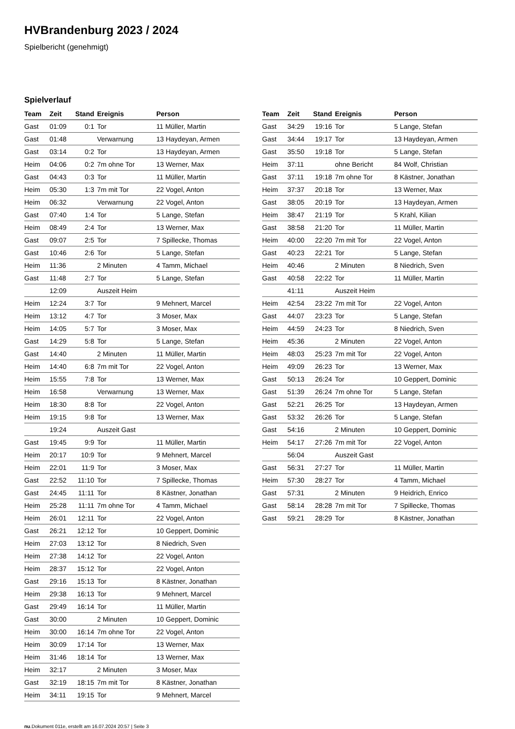HVBrandenburg 2023 / 2024
Spielbericht (genehmigt)
Spielverlauf
| Team | Zeit | Stand | Ereignis | Person |
| --- | --- | --- | --- | --- |
| Gast | 01:09 | 0:1 | Tor | 11 Müller, Martin |
| Gast | 01:48 | | Verwarnung | 13 Haydeyan, Armen |
| Gast | 03:14 | 0:2 | Tor | 13 Haydeyan, Armen |
| Heim | 04:06 | 0:2 | 7m ohne Tor | 13 Werner, Max |
| Gast | 04:43 | 0:3 | Tor | 11 Müller, Martin |
| Heim | 05:30 | 1:3 | 7m mit Tor | 22 Vogel, Anton |
| Heim | 06:32 | | Verwarnung | 22 Vogel, Anton |
| Gast | 07:40 | 1:4 | Tor | 5 Lange, Stefan |
| Heim | 08:49 | 2:4 | Tor | 13 Werner, Max |
| Gast | 09:07 | 2:5 | Tor | 7 Spillecke, Thomas |
| Gast | 10:46 | 2:6 | Tor | 5 Lange, Stefan |
| Heim | 11:36 | | 2 Minuten | 4 Tamm, Michael |
| Gast | 11:48 | 2:7 | Tor | 5 Lange, Stefan |
| | 12:09 | | Auszeit Heim | |
| Heim | 12:24 | 3:7 | Tor | 9 Mehnert, Marcel |
| Heim | 13:12 | 4:7 | Tor | 3 Moser, Max |
| Heim | 14:05 | 5:7 | Tor | 3 Moser, Max |
| Gast | 14:29 | 5:8 | Tor | 5 Lange, Stefan |
| Gast | 14:40 | | 2 Minuten | 11 Müller, Martin |
| Heim | 14:40 | 6:8 | 7m mit Tor | 22 Vogel, Anton |
| Heim | 15:55 | 7:8 | Tor | 13 Werner, Max |
| Heim | 16:58 | | Verwarnung | 13 Werner, Max |
| Heim | 18:30 | 8:8 | Tor | 22 Vogel, Anton |
| Heim | 19:15 | 9:8 | Tor | 13 Werner, Max |
| | 19:24 | | Auszeit Gast | |
| Gast | 19:45 | 9:9 | Tor | 11 Müller, Martin |
| Heim | 20:17 | 10:9 | Tor | 9 Mehnert, Marcel |
| Heim | 22:01 | 11:9 | Tor | 3 Moser, Max |
| Gast | 22:52 | 11:10 | Tor | 7 Spillecke, Thomas |
| Gast | 24:45 | 11:11 | Tor | 8 Kästner, Jonathan |
| Heim | 25:28 | 11:11 | 7m ohne Tor | 4 Tamm, Michael |
| Heim | 26:01 | 12:11 | Tor | 22 Vogel, Anton |
| Gast | 26:21 | 12:12 | Tor | 10 Geppert, Dominic |
| Heim | 27:03 | 13:12 | Tor | 8 Niedrich, Sven |
| Heim | 27:38 | 14:12 | Tor | 22 Vogel, Anton |
| Heim | 28:37 | 15:12 | Tor | 22 Vogel, Anton |
| Gast | 29:16 | 15:13 | Tor | 8 Kästner, Jonathan |
| Heim | 29:38 | 16:13 | Tor | 9 Mehnert, Marcel |
| Gast | 29:49 | 16:14 | Tor | 11 Müller, Martin |
| Gast | 30:00 | | 2 Minuten | 10 Geppert, Dominic |
| Heim | 30:00 | 16:14 | 7m ohne Tor | 22 Vogel, Anton |
| Heim | 30:09 | 17:14 | Tor | 13 Werner, Max |
| Heim | 31:46 | 18:14 | Tor | 13 Werner, Max |
| Heim | 32:17 | | 2 Minuten | 3 Moser, Max |
| Gast | 32:19 | 18:15 | 7m mit Tor | 8 Kästner, Jonathan |
| Heim | 34:11 | 19:15 | Tor | 9 Mehnert, Marcel |
| Team | Zeit | Stand | Ereignis | Person |
| --- | --- | --- | --- | --- |
| Gast | 34:29 | 19:16 | Tor | 5 Lange, Stefan |
| Gast | 34:44 | 19:17 | Tor | 13 Haydeyan, Armen |
| Gast | 35:50 | 19:18 | Tor | 5 Lange, Stefan |
| Heim | 37:11 | | ohne Bericht | 84 Wolf, Christian |
| Gast | 37:11 | 19:18 | 7m ohne Tor | 8 Kästner, Jonathan |
| Heim | 37:37 | 20:18 | Tor | 13 Werner, Max |
| Gast | 38:05 | 20:19 | Tor | 13 Haydeyan, Armen |
| Heim | 38:47 | 21:19 | Tor | 5 Krahl, Kilian |
| Gast | 38:58 | 21:20 | Tor | 11 Müller, Martin |
| Heim | 40:00 | 22:20 | 7m mit Tor | 22 Vogel, Anton |
| Gast | 40:23 | 22:21 | Tor | 5 Lange, Stefan |
| Heim | 40:46 | | 2 Minuten | 8 Niedrich, Sven |
| Gast | 40:58 | 22:22 | Tor | 11 Müller, Martin |
| | 41:11 | | Auszeit Heim | |
| Heim | 42:54 | 23:22 | 7m mit Tor | 22 Vogel, Anton |
| Gast | 44:07 | 23:23 | Tor | 5 Lange, Stefan |
| Heim | 44:59 | 24:23 | Tor | 8 Niedrich, Sven |
| Heim | 45:36 | | 2 Minuten | 22 Vogel, Anton |
| Heim | 48:03 | 25:23 | 7m mit Tor | 22 Vogel, Anton |
| Heim | 49:09 | 26:23 | Tor | 13 Werner, Max |
| Gast | 50:13 | 26:24 | Tor | 10 Geppert, Dominic |
| Gast | 51:39 | 26:24 | 7m ohne Tor | 5 Lange, Stefan |
| Gast | 52:21 | 26:25 | Tor | 13 Haydeyan, Armen |
| Gast | 53:32 | 26:26 | Tor | 5 Lange, Stefan |
| Gast | 54:16 | | 2 Minuten | 10 Geppert, Dominic |
| Heim | 54:17 | 27:26 | 7m mit Tor | 22 Vogel, Anton |
| | 56:04 | | Auszeit Gast | |
| Gast | 56:31 | 27:27 | Tor | 11 Müller, Martin |
| Heim | 57:30 | 28:27 | Tor | 4 Tamm, Michael |
| Gast | 57:31 | | 2 Minuten | 9 Heidrich, Enrico |
| Gast | 58:14 | 28:28 | 7m mit Tor | 7 Spillecke, Thomas |
| Gast | 59:21 | 28:29 | Tor | 8 Kästner, Jonathan |
nu.Dokument 011e, erstellt am 16.07.2024 20:57 | Seite 3